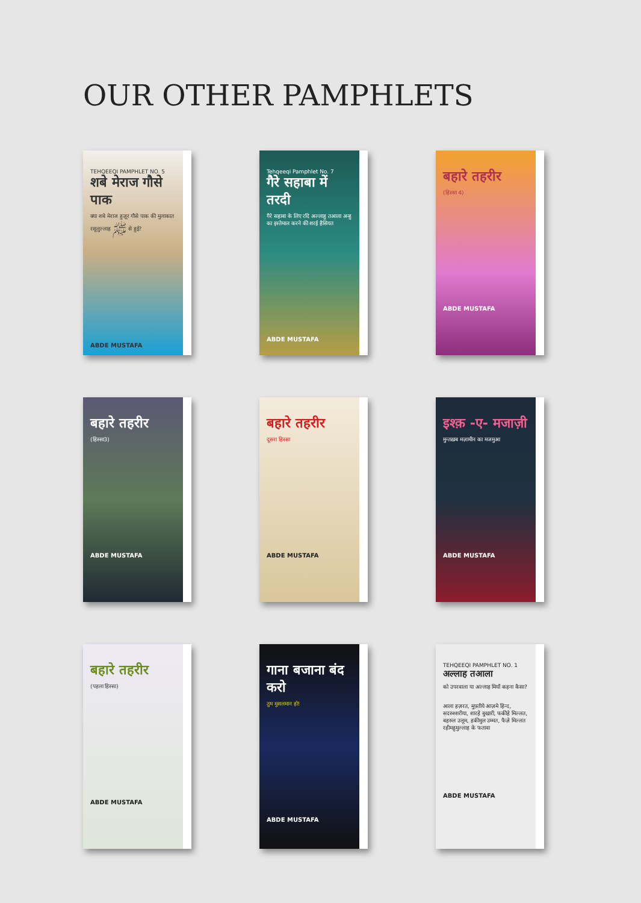OUR OTHER PAMPHLETS
TEHQEEQI PAMPHLET NO. 5
शबे मेराज गौसे पाक
क्या शबे मेराज हुज़ूर गौसे पाक की मुलाकात रसूलुल्लाह ﷺ से हुई?
ABDE MUSTAFA
Tehqeeqi Pamphlet No. 7
गैरे सहाबा में तरदी
गैरे सहाबा के लिए रदि अल्लाहु तआला अन्हु का इस्तेमाल करने की शरई हैसियत
ABDE MUSTAFA
बहारे तहरीर
(हिस्सा 4)
ABDE MUSTAFA
बहारे तहरीर
(हिस्सा3)
ABDE MUSTAFA
बहारे तहरीर
दूसरा हिस्सा
ABDE MUSTAFA
इश्क़ -ए- मजाज़ी
मुन्तख़ब मज़ामीन का मजमुआ
ABDE MUSTAFA
बहारे तहरीर
(पहला हिस्सा)
ABDE MUSTAFA
गाना बजाना बंद करो
तुम मुसलमान हो!
ABDE MUSTAFA
TEHQEEQI PAMPHLET NO. 1
अल्लाह तआला
को उपरवाला या अल्लाह मियाँ कहना कैसा?
आला हज़रत, मुफ़्तीये आज़मे हिन्द, सदरुश्शरीया, शारहे बुखारी, फकीहे मिल्लत, बहरुल उलूम, हकीमुल उम्मत, फैज़े मिल्लत रहीमहुमुल्लाह के फतावा
ABDE MUSTAFA